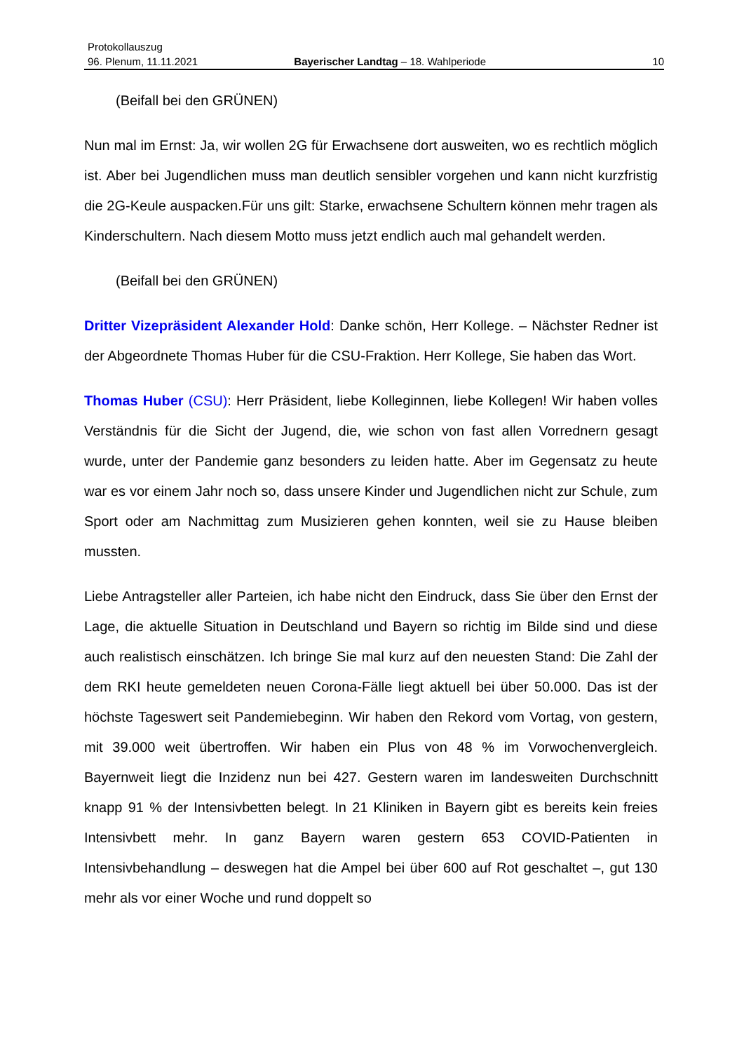Protokollauszug
96. Plenum, 11.11.2021 Bayerischer Landtag – 18. Wahlperiode 10
(Beifall bei den GRÜNEN)
Nun mal im Ernst: Ja, wir wollen 2G für Erwachsene dort ausweiten, wo es rechtlich möglich ist. Aber bei Jugendlichen muss man deutlich sensibler vorgehen und kann nicht kurzfristig die 2G-Keule auspacken.Für uns gilt: Starke, erwachsene Schultern können mehr tragen als Kinderschultern. Nach diesem Motto muss jetzt endlich auch mal gehandelt werden.
(Beifall bei den GRÜNEN)
Dritter Vizepräsident Alexander Hold: Danke schön, Herr Kollege. – Nächster Redner ist der Abgeordnete Thomas Huber für die CSU-Fraktion. Herr Kollege, Sie haben das Wort.
Thomas Huber (CSU): Herr Präsident, liebe Kolleginnen, liebe Kollegen! Wir haben volles Verständnis für die Sicht der Jugend, die, wie schon von fast allen Vorrednern gesagt wurde, unter der Pandemie ganz besonders zu leiden hatte. Aber im Gegensatz zu heute war es vor einem Jahr noch so, dass unsere Kinder und Jugendlichen nicht zur Schule, zum Sport oder am Nachmittag zum Musizieren gehen konnten, weil sie zu Hause bleiben mussten.
Liebe Antragsteller aller Parteien, ich habe nicht den Eindruck, dass Sie über den Ernst der Lage, die aktuelle Situation in Deutschland und Bayern so richtig im Bilde sind und diese auch realistisch einschätzen. Ich bringe Sie mal kurz auf den neuesten Stand: Die Zahl der dem RKI heute gemeldeten neuen Corona-Fälle liegt aktuell bei über 50.000. Das ist der höchste Tageswert seit Pandemiebeginn. Wir haben den Rekord vom Vortag, von gestern, mit 39.000 weit übertroffen. Wir haben ein Plus von 48 % im Vorwochenvergleich. Bayernweit liegt die Inzidenz nun bei 427. Gestern waren im landesweiten Durchschnitt knapp 91 % der Intensivbetten belegt. In 21 Kliniken in Bayern gibt es bereits kein freies Intensivbett mehr. In ganz Bayern waren gestern 653 COVID-Patienten in Intensivbehandlung – deswegen hat die Ampel bei über 600 auf Rot geschaltet –, gut 130 mehr als vor einer Woche und rund doppelt so